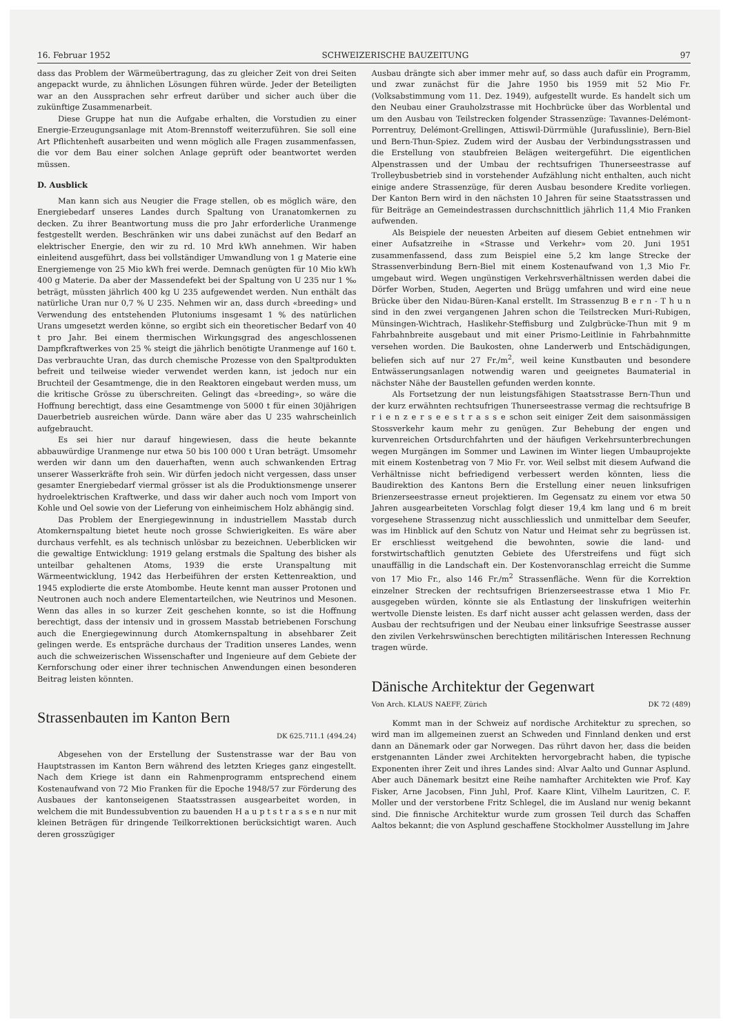16. Februar 1952 SCHWEIZERISCHE BAUZEITUNG 97
dass das Problem der Wärmeübertragung, das zu gleicher Zeit von drei Seiten angepackt wurde, zu ähnlichen Lösungen führen würde. Jeder der Beteiligten war an den Aussprachen sehr erfreut darüber und sicher auch über die zukünftige Zusammenarbeit.
Diese Gruppe hat nun die Aufgabe erhalten, die Vorstudien zu einer Energie-Erzeugungsanlage mit Atom-Brennstoff weiterzuführen. Sie soll eine Art Pflichtenheft ausarbeiten und wenn möglich alle Fragen zusammenfassen, die vor dem Bau einer solchen Anlage geprüft oder beantwortet werden müssen.
D. Ausblick
Man kann sich aus Neugier die Frage stellen, ob es möglich wäre, den Energiebedarf unseres Landes durch Spaltung von Uranatomkernen zu decken. Zu ihrer Beantwortung muss die pro Jahr erforderliche Uranmenge festgestellt werden. Beschränken wir uns dabei zunächst auf den Bedarf an elektrischer Energie, den wir zu rd. 10 Mrd kWh annehmen. Wir haben einleitend ausgeführt, dass bei vollständiger Umwandlung von 1 g Materie eine Energiemenge von 25 Mio kWh frei werde. Demnach genügten für 10 Mio kWh 400 g Materie. Da aber der Massendefekt bei der Spaltung von U 235 nur 1 ‰ beträgt, müssten jährlich 400 kg U 235 aufgewendet werden. Nun enthält das natürliche Uran nur 0,7 % U 235. Nehmen wir an, dass durch «breeding» und Verwendung des entstehenden Plutoniums insgesamt 1 % des natürlichen Urans umgesetzt werden könne, so ergibt sich ein theoretischer Bedarf von 40 t pro Jahr. Bei einem thermischen Wirkungsgrad des angeschlossenen Dampfkraftwerkes von 25 % steigt die jährlich benötigte Uranmenge auf 160 t. Das verbrauchte Uran, das durch chemische Prozesse von den Spaltprodukten befreit und teilweise wieder verwendet werden kann, ist jedoch nur ein Bruchteil der Gesamtmenge, die in den Reaktoren eingebaut werden muss, um die kritische Grösse zu überschreiten. Gelingt das «breeding», so wäre die Hoffnung berechtigt, dass eine Gesamtmenge von 5000 t für einen 30jährigen Dauerbetrieb ausreichen würde. Dann wäre aber das U 235 wahrscheinlich aufgebraucht.
Es sei hier nur darauf hingewiesen, dass die heute bekannte abbauwürdige Uranmenge nur etwa 50 bis 100 000 t Uran beträgt. Umsomehr werden wir dann um den dauerhaften, wenn auch schwankenden Ertrag unserer Wasserkräfte froh sein. Wir dürfen jedoch nicht vergessen, dass unser gesamter Energiebedarf viermal grösser ist als die Produktionsmenge unserer hydroelektrischen Kraftwerke, und dass wir daher auch noch vom Import von Kohle und Oel sowie von der Lieferung von einheimischem Holz abhängig sind.
Das Problem der Energiegewinnung in industriellem Masstab durch Atomkernspaltung bietet heute noch grosse Schwierigkeiten. Es wäre aber durchaus verfehlt, es als technisch unlösbar zu bezeichnen. Ueberblicken wir die gewaltige Entwicklung: 1919 gelang erstmals die Spaltung des bisher als unteilbar gehaltenen Atoms, 1939 die erste Uranspaltung mit Wärmeentwicklung, 1942 das Herbeiführen der ersten Kettenreaktion, und 1945 explodierte die erste Atombombe. Heute kennt man ausser Protonen und Neutronen auch noch andere Elementarteilchen, wie Neutrinos und Mesonen. Wenn das alles in so kurzer Zeit geschehen konnte, so ist die Hoffnung berechtigt, dass der intensiv und in grossem Masstab betriebenen Forschung auch die Energiegewinnung durch Atomkernspaltung in absehbarer Zeit gelingen werde. Es entspräche durchaus der Tradition unseres Landes, wenn auch die schweizerischen Wissenschafter und Ingenieure auf dem Gebiete der Kernforschung oder einer ihrer technischen Anwendungen einen besonderen Beitrag leisten könnten.
Strassenbauten im Kanton Bern
DK 625.711.1 (494.24)
Abgesehen von der Erstellung der Sustenstrasse war der Bau von Hauptstrassen im Kanton Bern während des letzten Krieges ganz eingestellt. Nach dem Kriege ist dann ein Rahmenprogramm entsprechend einem Kostenaufwand von 72 Mio Franken für die Epoche 1948/57 zur Förderung des Ausbaues der kantonseigenen Staatsstrassen ausgearbeitet worden, in welchem die mit Bundessubvention zu bauenden H a u p t s t r a s s e n nur mit kleinen Beträgen für dringende Teilkorrektionen berücksichtigt waren. Auch deren grosszügiger
Ausbau drängte sich aber immer mehr auf, so dass auch dafür ein Programm, und zwar zunächst für die Jahre 1950 bis 1959 mit 52 Mio Fr. (Volksabstimmung vom 11. Dez. 1949), aufgestellt wurde. Es handelt sich um den Neubau einer Grauholzstrasse mit Hochbrücke über das Worblental und um den Ausbau von Teilstrecken folgender Strassenzüge: Tavannes-Delémont-Porrentruy, Delémont-Grellingen, Attiswil-Dürrmühle (Jurafusslinie), Bern-Biel und Bern-Thun-Spiez. Zudem wird der Ausbau der Verbindungsstrassen und die Erstellung von staubfreien Belägen weitergeführt. Die eigentlichen Alpenstrassen und der Umbau der rechtsufrigen Thunerseestrasse auf Trolleybusbetrieb sind in vorstehender Aufzählung nicht enthalten, auch nicht einige andere Strassenzüge, für deren Ausbau besondere Kredite vorliegen. Der Kanton Bern wird in den nächsten 10 Jahren für seine Staatsstrassen und für Beiträge an Gemeindestrassen durchschnittlich jährlich 11,4 Mio Franken aufwenden.
Als Beispiele der neuesten Arbeiten auf diesem Gebiet entnehmen wir einer Aufsatzreihe in «Strasse und Verkehr» vom 20. Juni 1951 zusammenfassend, dass zum Beispiel eine 5,2 km lange Strecke der Strassenverbindung Bern-Biel mit einem Kostenaufwand von 1,3 Mio Fr. umgebaut wird. Wegen ungünstigen Verkehrsverhältnissen werden dabei die Dörfer Worben, Studen, Aegerten und Brügg umfahren und wird eine neue Brücke über den Nidau-Büren-Kanal erstellt. Im Strassenzug B e r n - T h u n sind in den zwei vergangenen Jahren schon die Teilstrecken Muri-Rubigen, Münsingen-Wichtrach, Haslikehr-Steffisburg und Zulgbrücke-Thun mit 9 m Fahrbahnbreite ausgebaut und mit einer Prismo-Leitlinie in Fahrbahnmitte versehen worden. Die Baukosten, ohne Landerwerb und Entschädigungen, beliefen sich auf nur 27 Fr./m<sup>2</sup>, weil keine Kunstbauten und besondere Entwässerungsanlagen notwendig waren und geeignetes Baumaterial in nächster Nähe der Baustellen gefunden werden konnte.
Als Fortsetzung der nun leistungsfähigen Staatsstrasse Bern-Thun und der kurz erwähnten rechtsufrigen Thunerseestrasse vermag die rechtsufrige B r i e n z e r s e e s t r a s s e schon seit einiger Zeit dem saisonmässigen Stossverkehr kaum mehr zu genügen. Zur Behebung der engen und kurvenreichen Ortsdurchfahrten und der häufigen Verkehrsunterbrechungen wegen Murgängen im Sommer und Lawinen im Winter liegen Umbauprojekte mit einem Kostenbetrag von 7 Mio Fr. vor. Weil selbst mit diesem Aufwand die Verhältnisse nicht befriedigend verbessert werden könnten, liess die Baudirektion des Kantons Bern die Erstellung einer neuen linksufrigen Brienzerseestrasse erneut projektieren. Im Gegensatz zu einem vor etwa 50 Jahren ausgearbeiteten Vorschlag folgt dieser 19,4 km lang und 6 m breit vorgesehene Strassenzug nicht ausschliesslich und unmittelbar dem Seeufer, was im Hinblick auf den Schutz von Natur und Heimat sehr zu begrüssen ist. Er erschliesst weitgehend die bewohnten, sowie die land- und forstwirtschaftlich genutzten Gebiete des Uferstreifens und fügt sich unauffällig in die Landschaft ein. Der Kostenvoranschlag erreicht die Summe von 17 Mio Fr., also 146 Fr./m<sup>2</sup> Strassenfläche. Wenn für die Korrektion einzelner Strecken der rechtsufrigen Brienzerseestrasse etwa 1 Mio Fr. ausgegeben würden, könnte sie als Entlastung der linskufrigen weiterhin wertvolle Dienste leisten. Es darf nicht ausser acht gelassen werden, dass der Ausbau der rechtsufrigen und der Neubau einer linksufrige Seestrasse ausser den zivilen Verkehrswünschen berechtigten militärischen Interessen Rechnung tragen würde.
Dänische Architektur der Gegenwart
Von Arch. KLAUS NAEFF, Zürich DK 72 (489)
Kommt man in der Schweiz auf nordische Architektur zu sprechen, so wird man im allgemeinen zuerst an Schweden und Finnland denken und erst dann an Dänemark oder gar Norwegen. Das rührt davon her, dass die beiden erstgenannten Länder zwei Architekten hervorgebracht haben, die typische Exponenten ihrer Zeit und ihres Landes sind: Alvar Aalto und Gunnar Asplund. Aber auch Dänemark besitzt eine Reihe namhafter Architekten wie Prof. Kay Fisker, Arne Jacobsen, Finn Juhl, Prof. Kaare Klint, Vilhelm Lauritzen, C. F. Moller und der verstorbene Fritz Schlegel, die im Ausland nur wenig bekannt sind. Die finnische Architektur wurde zum grossen Teil durch das Schaffen Aaltos bekannt; die von Asplund geschaffene Stockholmer Ausstellung im Jahre